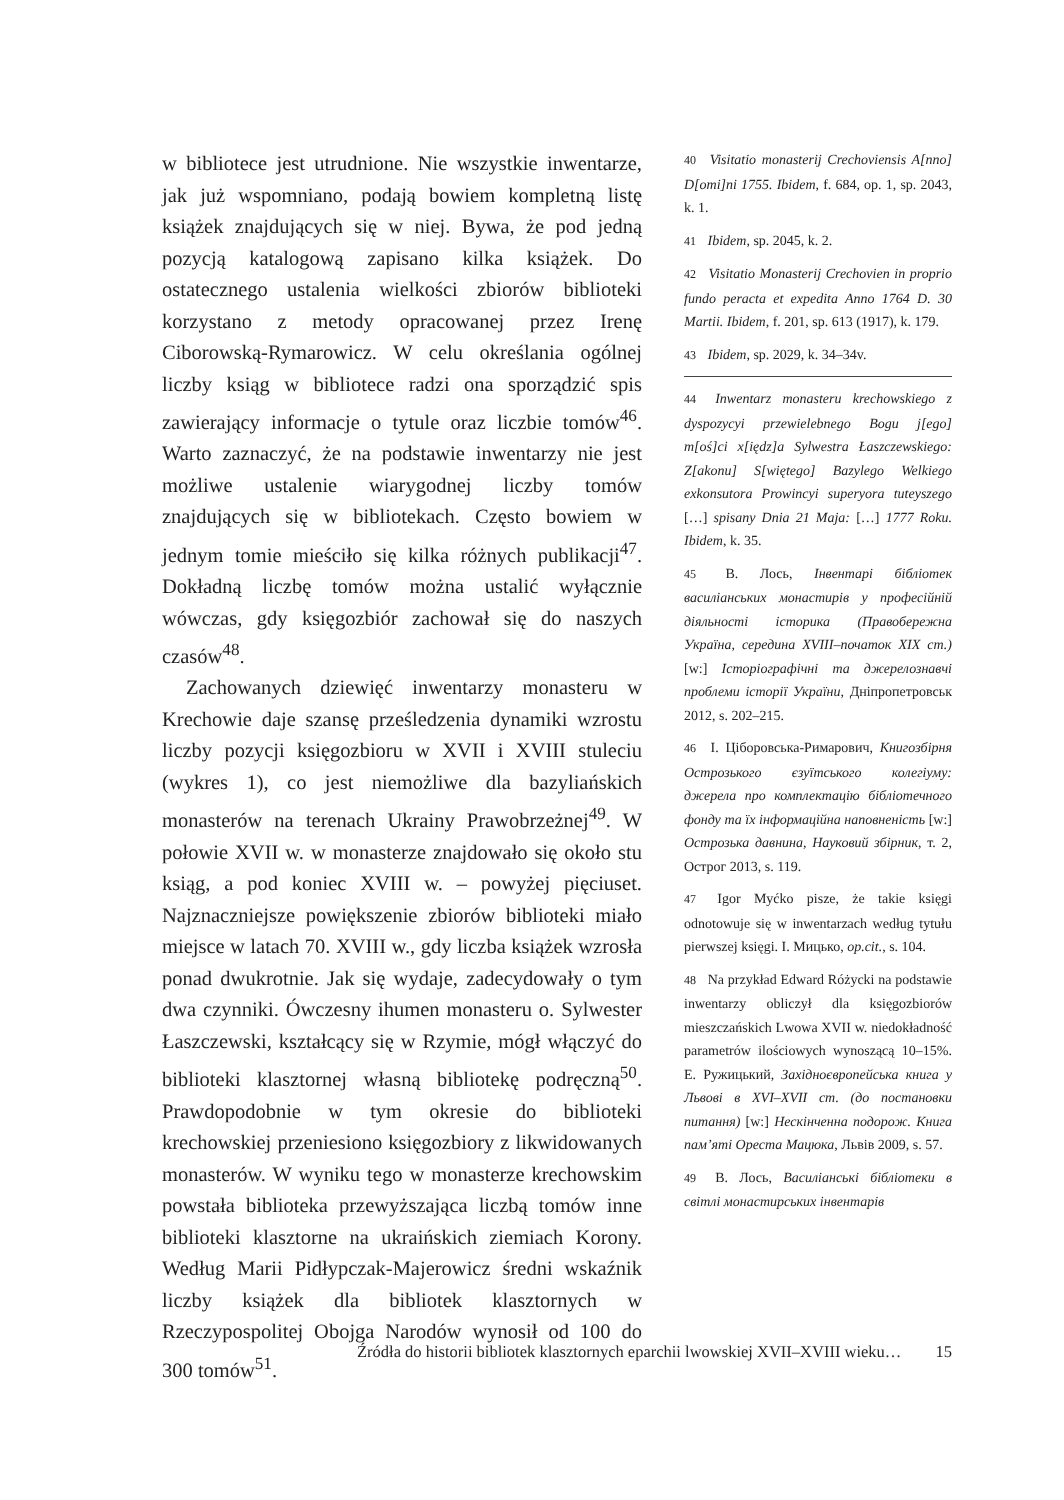w bibliotece jest utrudnione. Nie wszystkie inwentarze, jak już wspomniano, podają bowiem kompletną listę książek znajdujących się w niej. Bywa, że pod jedną pozycją katalogową zapisano kilka książek. Do ostatecznego ustalenia wielkości zbiorów biblioteki korzystano z metody opracowanej przez Irenę Ciborowską-Rymarowicz. W celu określania ogólnej liczby ksiąg w bibliotece radzi ona sporządzić spis zawierający informacje o tytule oraz liczbie tomów<sup>46</sup>. Warto zaznaczyć, że na podstawie inwentarzy nie jest możliwe ustalenie wiarygodnej liczby tomów znajdujących się w bibliotekach. Często bowiem w jednym tomie mieściło się kilka różnych publikacji<sup>47</sup>. Dokładną liczbę tomów można ustalić wyłącznie wówczas, gdy księgozbiór zachował się do naszych czasów<sup>48</sup>.
Zachowanych dziewięć inwentarzy monasteru w Krechowie daje szansę prześledzenia dynamiki wzrostu liczby pozycji księgozbioru w XVII i XVIII stuleciu (wykres 1), co jest niemożliwe dla bazyliańskich monasterów na terenach Ukrainy Prawobrzeżnej<sup>49</sup>. W połowie XVII w. w monasterze znajdowało się około stu ksiąg, a pod koniec XVIII w. – powyżej pięciuset. Najznaczniejsze powiększenie zbiorów biblioteki miało miejsce w latach 70. XVIII w., gdy liczba książek wzrosła ponad dwukrotnie. Jak się wydaje, zadecydowały o tym dwa czynniki. Ówczesny ihumen monasteru o. Sylwester Łaszczewski, kształcący się w Rzymie, mógł włączyć do biblioteki klasztornej własną bibliotekę podręczną<sup>50</sup>. Prawdopodobnie w tym okresie do biblioteki krechowskiej przeniesiono księgozbiory z likwidowanych monasterów. W wyniku tego w monasterze krechowskim powstała biblioteka przewyższająca liczbą tomów inne biblioteki klasztorne na ukraińskich ziemiach Korony. Według Marii Pidłypczak-Majerowicz średni wskaźnik liczby książek dla bibliotek klasztornych w Rzeczypospolitej Obojga Narodów wynosił od 100 do 300 tomów<sup>51</sup>.
40 Visitatio monasterij Crechoviensis A[nno] D[omi]ni 1755. Ibidem, f. 684, op. 1, sp. 2043, k. 1.
41 Ibidem, sp. 2045, k. 2.
42 Visitatio Monasterij Crechovien in proprio fundo peracta et expedita Anno 1764 D. 30 Martii. Ibidem, f. 201, sp. 613 (1917), k. 179.
43 Ibidem, sp. 2029, k. 34–34v.
44 Inwentarz monasteru krechowskiego z dyspozycyi przewielebnego Bogu j[ego] m[oś]ci x[iędz]a Sylwestra Łaszczewskiego: Z[akonu] S[więtego] Bazylego Welkiego exkonsutora Prowincyi superyora tuteyszego […] spisany Dnia 21 Maja: […] 1777 Roku. Ibidem, k. 35.
45 В. Лось, Інвентарі бібліотек василіанських монастирів у професійній діяльності історика (Правобережна Україна, середина XVIII–початок XIX ст.) [w:] Історіографічні та джерелознавчі проблеми історії України, Дніпропетровськ 2012, s. 202–215.
46 І. Ціборовська-Римарович, Книгозбірня Острозького єзуїтського колегіуму: джерела про комплектацію бібліотечного фонду та їх інформаційна наповненість [w:] Острозька давнина, Науковий збірник, т. 2, Острог 2013, s. 119.
47 Igor Myćko pisze, że takie księgi odnotowuje się w inwentarzach według tytułu pierwszej księgi. І. Мицько, op.cit., s. 104.
48 Na przykład Edward Różycki na podstawie inwentarzy obliczył dla księgozbiorów mieszczańskich Lwowa XVII w. niedokładność parametrów ilościowych wynoszącą 10–15%. Е. Ружицький, Західноєвропейська книга у Львові в XVI–XVII ст. (до постановки питання) [w:] Нескінченна подорож. Книга пам’яті Ореста Мацюка, Львів 2009, s. 57.
49 В. Лось, Василіанські бібліотеки в світлі монастирських інвентарів
Źródła do historii bibliotek klasztornych eparchii lwowskiej XVII–XVIII wieku… 15